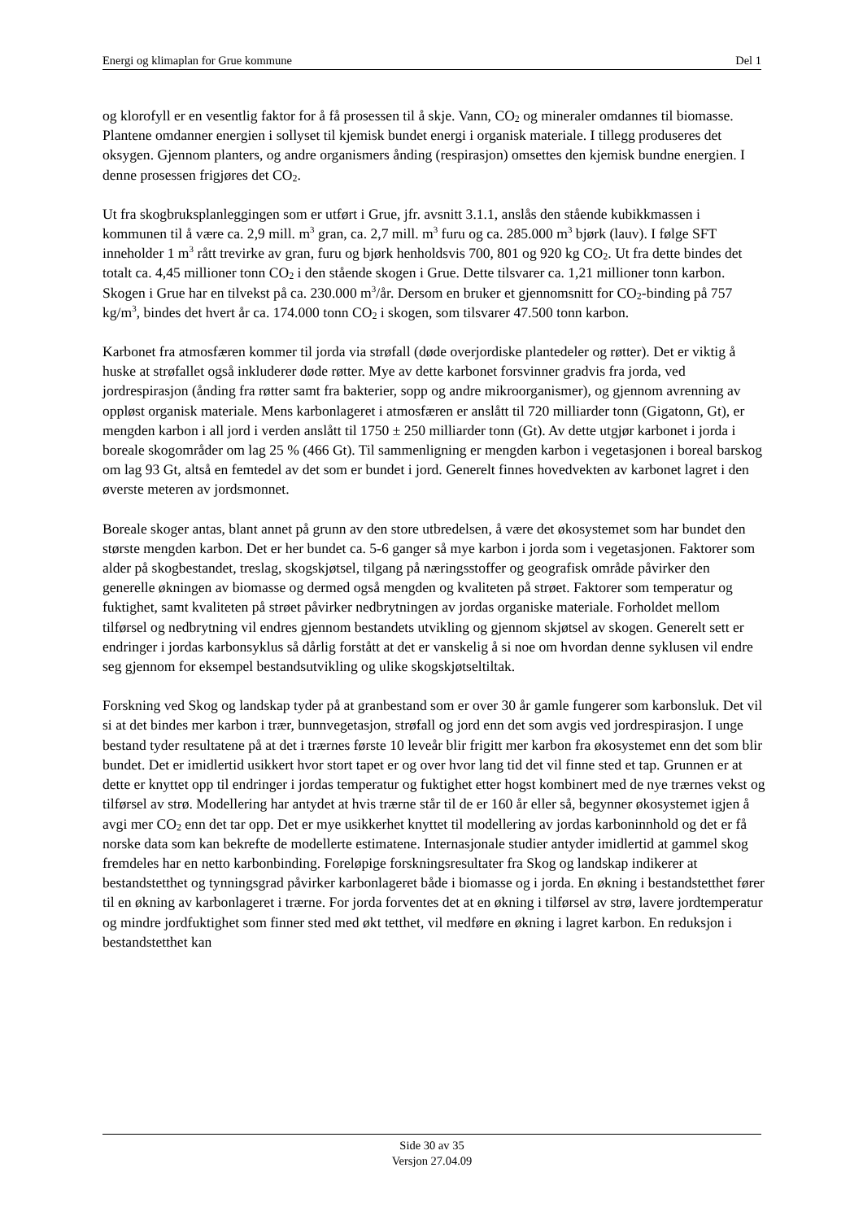Energi og klimaplan for Grue kommune Del 1
og klorofyll er en vesentlig faktor for å få prosessen til å skje. Vann, CO<sub>2</sub> og mineraler omdannes til biomasse. Plantene omdanner energien i sollyset til kjemisk bundet energi i organisk materiale. I tillegg produseres det oksygen. Gjennom planters, og andre organismers ånding (respirasjon) omsettes den kjemisk bundne energien. I denne prosessen frigjøres det CO<sub>2</sub>.
Ut fra skogbruksplanleggingen som er utført i Grue, jfr. avsnitt 3.1.1, anslås den stående kubikkmassen i kommunen til å være ca. 2,9 mill. m<sup>3</sup> gran, ca. 2,7 mill. m<sup>3</sup> furu og ca. 285.000 m<sup>3</sup> bjørk (lauv). I følge SFT inneholder 1 m<sup>3</sup> rått trevirke av gran, furu og bjørk henholdsvis 700, 801 og 920 kg CO<sub>2</sub>. Ut fra dette bindes det totalt ca. 4,45 millioner tonn CO<sub>2</sub> i den stående skogen i Grue. Dette tilsvarer ca. 1,21 millioner tonn karbon. Skogen i Grue har en tilvekst på ca. 230.000 m<sup>3</sup>/år. Dersom en bruker et gjennomsnitt for CO<sub>2</sub>-binding på 757 kg/m<sup>3</sup>, bindes det hvert år ca. 174.000 tonn CO<sub>2</sub> i skogen, som tilsvarer 47.500 tonn karbon.
Karbonet fra atmosfæren kommer til jorda via strøfall (døde overjordiske plantedeler og røtter). Det er viktig å huske at strøfallet også inkluderer døde røtter. Mye av dette karbonet forsvinner gradvis fra jorda, ved jordrespirasjon (ånding fra røtter samt fra bakterier, sopp og andre mikroorganismer), og gjennom avrenning av oppløst organisk materiale. Mens karbonlageret i atmosfæren er anslått til 720 milliarder tonn (Gigatonn, Gt), er mengden karbon i all jord i verden anslått til 1750 ± 250 milliarder tonn (Gt). Av dette utgjør karbonet i jorda i boreale skogområder om lag 25 % (466 Gt). Til sammenligning er mengden karbon i vegetasjonen i boreal barskog om lag 93 Gt, altså en femtedel av det som er bundet i jord. Generelt finnes hovedvekten av karbonet lagret i den øverste meteren av jordsmonnet.
Boreale skoger antas, blant annet på grunn av den store utbredelsen, å være det økosystemet som har bundet den største mengden karbon. Det er her bundet ca. 5-6 ganger så mye karbon i jorda som i vegetasjonen. Faktorer som alder på skogbestandet, treslag, skogskjøtsel, tilgang på næringsstoffer og geografisk område påvirker den generelle økningen av biomasse og dermed også mengden og kvaliteten på strøet. Faktorer som temperatur og fuktighet, samt kvaliteten på strøet påvirker nedbrytningen av jordas organiske materiale. Forholdet mellom tilførsel og nedbrytning vil endres gjennom bestandets utvikling og gjennom skjøtsel av skogen. Generelt sett er endringer i jordas karbonsyklus så dårlig forstått at det er vanskelig å si noe om hvordan denne syklusen vil endre seg gjennom for eksempel bestandsutvikling og ulike skogskjøtseltiltak.
Forskning ved Skog og landskap tyder på at granbestand som er over 30 år gamle fungerer som karbonsluk. Det vil si at det bindes mer karbon i trær, bunnvegetasjon, strøfall og jord enn det som avgis ved jordrespirasjon. I unge bestand tyder resultatene på at det i trærnes første 10 leveår blir frigitt mer karbon fra økosystemet enn det som blir bundet. Det er imidlertid usikkert hvor stort tapet er og over hvor lang tid det vil finne sted et tap. Grunnen er at dette er knyttet opp til endringer i jordas temperatur og fuktighet etter hogst kombinert med de nye trærnes vekst og tilførsel av strø. Modellering har antydet at hvis trærne står til de er 160 år eller så, begynner økosystemet igjen å avgi mer CO<sub>2</sub> enn det tar opp. Det er mye usikkerhet knyttet til modellering av jordas karboninnhold og det er få norske data som kan bekrefte de modellerte estimatene. Internasjonale studier antyder imidlertid at gammel skog fremdeles har en netto karbonbinding. Foreløpige forskningsresultater fra Skog og landskap indikerer at bestandstetthet og tynningsgrad påvirker karbonlageret både i biomasse og i jorda. En økning i bestandstetthet fører til en økning av karbonlageret i trærne. For jorda forventes det at en økning i tilførsel av strø, lavere jordtemperatur og mindre jordfuktighet som finner sted med økt tetthet, vil medføre en økning i lagret karbon. En reduksjon i bestandstetthet kan
Side 30 av 35
Versjon 27.04.09